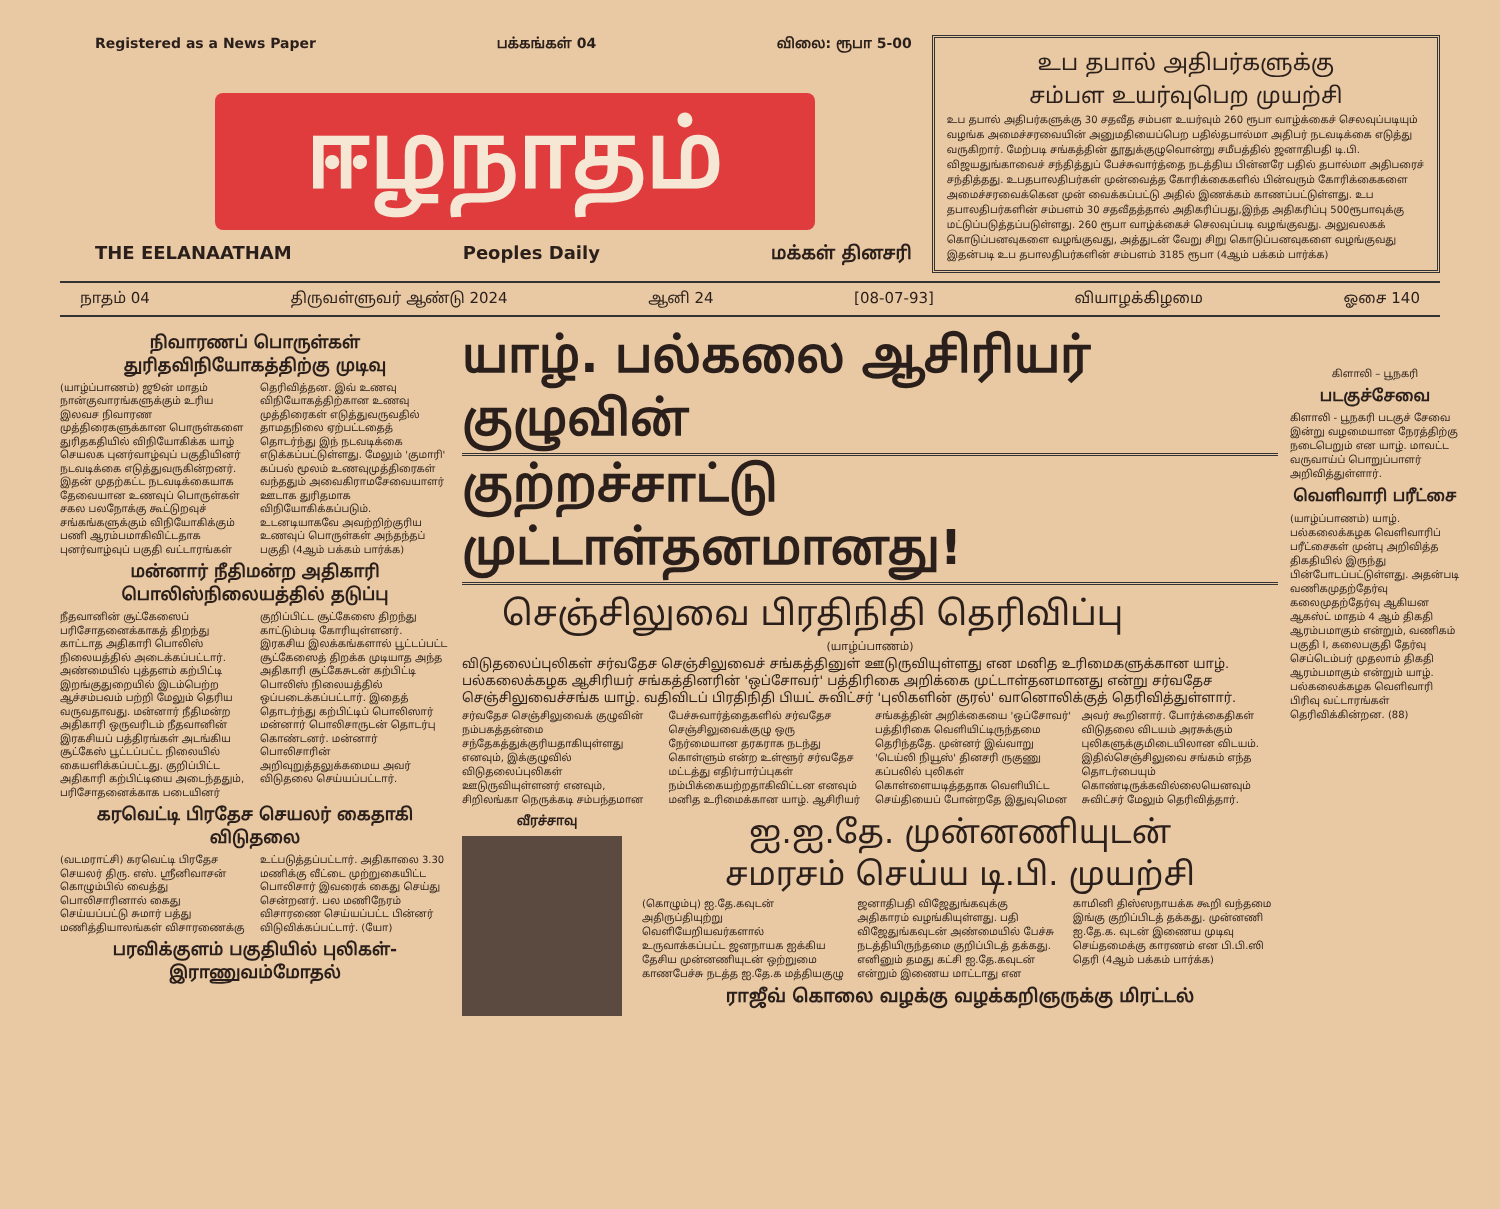Registered as a News Paper பக்கங்கள் 04 விலை: ரூபா 5-00
ஈழநாதம்
THE EELANAATHAM Peoples Daily மக்கள் தினசரி
உப தபால் அதிபர்களுக்கு
சம்பள உயர்வுபெற முயற்சி
உப தபால் அதிபர்களுக்கு 30 சதவீத சம்பள உயர்வும் 260 ரூபா வாழ்க்கைச் செலவுப்படியும் வழங்க அமைச்சரவையின் அனுமதியைப்பெற பதில்தபால்மா அதிபர் நடவடிக்கை எடுத்து வருகிறார். மேற்படி சங்கத்தின் தூதுக்குழுவொன்று சமீபத்தில் ஜனாதிபதி டி.பி. விஜயதுங்காவைச் சந்தித்துப் பேச்சுவார்த்தை நடத்திய பின்னரே பதில் தபால்மா அதிபரைச் சந்தித்தது. உபதபாலதிபர்கள் முன்வைத்த கோரிக்கைகளில் பின்வரும் கோரிக்கைகளை அமைச்சரவைக்கென முன் வைக்கப்பட்டு அதில் இணக்கம் காணப்பட்டுள்ளது. உப தபாலதிபர்களின் சம்பளம் 30 சதவீதத்தால் அதிகரிப்பது,இந்த அதிகரிப்பு 500ரூபாவுக்கு மட்டுப்படுத்தப்படுள்ளது. 260 ரூபா வாழ்க்கைச் செலவுப்படி வழங்குவது. அலுவலகக் கொடுப்பனவுகளை வழங்குவது, அத்துடன் வேறு சிறு கொடுப்பனவுகளை வழங்குவது இதன்படி உப தபாலதிபர்களின் சம்பளம் 3185 ரூபா (4ஆம் பக்கம் பார்க்க)
நாதம் 04 திருவள்ளுவர் ஆண்டு 2024 ஆனி 24 [08-07-93] வியாழக்கிழமை ஓசை 140
நிவாரணப் பொருள்கள் துரிதவிநியோகத்திற்கு முடிவு
(யாழ்ப்பாணம்) ஜூன் மாதம் நான்குவாரங்களுக்கும் உரிய இலவச நிவாரண முத்திரைகளுக்கான பொருள்களை துரிதகதியில் விநியோகிக்க யாழ் செயலக புனர்வாழ்வுப் பகுதியினர் நடவடிக்கை எடுத்துவருகின்றனர். இதன் முதற்கட்ட நடவடிக்கையாக தேவையான உணவுப் பொருள்கள் சகல பலநோக்கு கூட்டுறவுச் சங்கங்களுக்கும் விநியோகிக்கும் பணி ஆரம்பமாகிவிட்டதாக புனர்வாழ்வுப் பகுதி வட்டாரங்கள் தெரிவித்தன. இவ் உணவு விநியோகத்திற்கான உணவு முத்திரைகள் எடுத்துவருவதில் தாமதநிலை ஏற்பட்டதைத் தொடர்ந்து இந் நடவடிக்கை எடுக்கப்பட்டுள்ளது. மேலும் 'குமாரி' கப்பல் மூலம் உணவுமுத்திரைகள் வந்ததும் அவைகிராமசேவையாளர் ஊடாக துரிதமாக விநியோகிக்கப்படும். உடனடியாகவே அவற்றிற்குரிய உணவுப் பொருள்கள் அந்தந்தப் பகுதி (4ஆம் பக்கம் பார்க்க)
மன்னார் நீதிமன்ற அதிகாரி பொலிஸ்நிலையத்தில் தடுப்பு
நீதவானின் சூட்கேஸைப் பரிசோதனைக்காகத் திறந்து காட்டாத அதிகாரி பொலிஸ் நிலையத்தில் அடைக்கப்பட்டார். அண்மையில் புத்தளம் கற்பிட்டி இறங்குதுறையில் இடம்பெற்ற ஆச்சம்பவம் பற்றி மேலும் தெரிய வருவதாவது. மன்னார் நீதிமன்ற அதிகாரி ஒருவரிடம் நீதவானின் இரகசியப் பத்திரங்கள் அடங்கிய சூட்கேஸ் பூட்டப்பட்ட நிலையில் கையளிக்கப்பட்டது. குறிப்பிட்ட அதிகாரி கற்பிட்டியை அடைந்ததும், பரிசோதனைக்காக படையினர் குறிப்பிட்ட சூட்கேஸை திறந்து காட்டும்படி கோரியுள்ளனர். இரகசிய இலக்கங்களால் பூட்டப்பட்ட சூட்கேஸைத் திறக்க முடியாத அந்த அதிகாரி சூட்கேசுடன் கற்பிட்டி பொலிஸ் நிலையத்தில் ஒப்படைக்கப்பட்டார். இதைத் தொடர்ந்து கற்பிட்டிப் பொலிஸார் மன்னார் பொலிசாருடன் தொடர்பு கொண்டனர். மன்னார் பொலிசாரின் அறிவுறுத்தலுக்கமைய அவர் விடுதலை செய்யப்பட்டார்.
கரவெட்டி பிரதேச செயலர் கைதாகி விடுதலை
(வடமராட்சி) கரவெட்டி பிரதேச செயலர் திரு. எஸ். ஸ்ரீனிவாசன் கொழும்பில் வைத்து பொலிசாரினால் கைது செய்யப்பட்டு சுமார் பத்து மணித்தியாலங்கள் விசாரணைக்கு உட்படுத்தப்பட்டார். அதிகாலை 3.30 மணிக்கு வீட்டை முற்றுகையிட்ட பொலிசார் இவரைக் கைது செய்து சென்றனர். பல மணிநேரம் விசாரணை செய்யப்பட்ட பின்னர் விடுவிக்கப்பட்டார். (யோ)
பரவிக்குளம் பகுதியில் புலிகள்-இராணுவம்மோதல்
யாழ். பல்கலை ஆசிரியர் குழுவின்
குற்றச்சாட்டு முட்டாள்தனமானது!
செஞ்சிலுவை பிரதிநிதி தெரிவிப்பு
(யாழ்ப்பாணம்)
விடுதலைப்புலிகள் சர்வதேச செஞ்சிலுவைச் சங்கத்தினுள் ஊடுருவியுள்ளது என மனித உரிமைகளுக்கான யாழ். பல்கலைக்கழக ஆசிரியர் சங்கத்தினரின் 'ஒப்சோவர்' பத்திரிகை அறிக்கை முட்டாள்தனமானது என்று சர்வதேச செஞ்சிலுவைச்சங்க யாழ். வதிவிடப் பிரதிநிதி பியட் சுவிட்சர் 'புலிகளின் குரல்' வானொலிக்குத் தெரிவித்துள்ளார்.
சர்வதேச செஞ்சிலுவைக் குழுவின் நம்பகத்தன்மை சந்தேகத்துக்குரியதாகியுள்ளது எனவும், இக்குழுவில் விடுதலைப்புலிகள் ஊடுருவியுள்ளனர் எனவும், சிறிலங்கா நெருக்கடி சம்பந்தமான பேச்சுவார்த்தைகளில் சர்வதேச செஞ்சிலுவைக்குழு ஒரு நேர்மையான தரகராக நடந்து கொள்ளும் என்ற உள்ளூர் சர்வதேச மட்டத்து எதிர்பார்ப்புகள் நம்பிக்கையற்றதாகிவிட்டன எனவும் மனித உரிமைக்கான யாழ். ஆசிரியர் சங்கத்தின் அறிக்கையை 'ஒப்சோவர்' பத்திரிகை வெளியிட்டிருந்தமை தெரிந்ததே. முன்னர் இவ்வாறு 'டெய்லி நியூஸ்' தினசரி ருகுணு கப்பலில் புலிகள் கொள்ளையடித்ததாக வெளியிட்ட செய்தியைப் போன்றதே இதுவுமென அவர் கூறினார். போர்க்கைதிகள் விடுதலை விடயம் அரசுக்கும் புலிகளுக்குமிடையிலான விடயம். இதில்செஞ்சிலுவை சங்கம் எந்த தொடர்பையும் கொண்டிருக்கவில்லையெனவும் சுவிட்சர் மேலும் தெரிவித்தார்.
வீரச்சாவு
ஐ.ஐ.தே. முன்னணியுடன்
சமரசம் செய்ய டி.பி. முயற்சி
(கொழும்பு) ஐ.தே.கவுடன் அதிருப்தியுற்று வெளியேறியவர்களால் உருவாக்கப்பட்ட ஜனநாயக ஐக்கிய தேசிய முன்னணியுடன் ஒற்றுமை காணபேச்சு நடத்த ஐ.தே.க மத்தியகுழு ஜனாதிபதி விஜேதுங்கவுக்கு அதிகாரம் வழங்கியுள்ளது. பதி விஜேதுங்கவுடன் அண்மையில் பேச்சு நடத்தியிருந்தமை குறிப்பிடத் தக்கது. எனினும் தமது கட்சி ஐ.தே.கவுடன் என்றும் இணைய மாட்டாது என காமினி திஸ்ஸநாயக்க கூறி வந்தமை இங்கு குறிப்பிடத் தக்கது. முன்னணி ஐ.தே.க. வுடன் இணைய முடிவு செய்தமைக்கு காரணம் என பி.பி.ஸி தெரி (4ஆம் பக்கம் பார்க்க)
ராஜீவ் கொலை வழக்கு வழக்கறிஞருக்கு மிரட்டல்
கிளாலி – பூநகரி
படகுச்சேவை
கிளாலி - பூநகரி படகுச் சேவை இன்று வழமையான நேரத்திற்கு நடைபெறும் என யாழ். மாவட்ட வருவாய்ப் பொறுப்பாளர் அறிவித்துள்ளார்.
வெளிவாரி பரீட்சை
(யாழ்ப்பாணம்) யாழ். பல்கலைக்கழக வெளிவாரிப் பரீட்சைகள் முன்பு அறிவித்த திகதியில் இருந்து பின்போடப்பட்டுள்ளது. அதன்படி வணிகமுதற்தேர்வு கலைமுதற்தேர்வு ஆகியன ஆகஸ்ட் மாதம் 4 ஆம் திகதி ஆரம்பமாகும் என்றும், வணிகம் பகுதி I, கலைபகுதி தேர்வு செப்டெம்பர் முதலாம் திகதி ஆரம்பமாகும் என்றும் யாழ். பல்கலைக்கழக வெளிவாரி பிரிவு வட்டாரங்கள் தெரிவிக்கின்றன. (88)